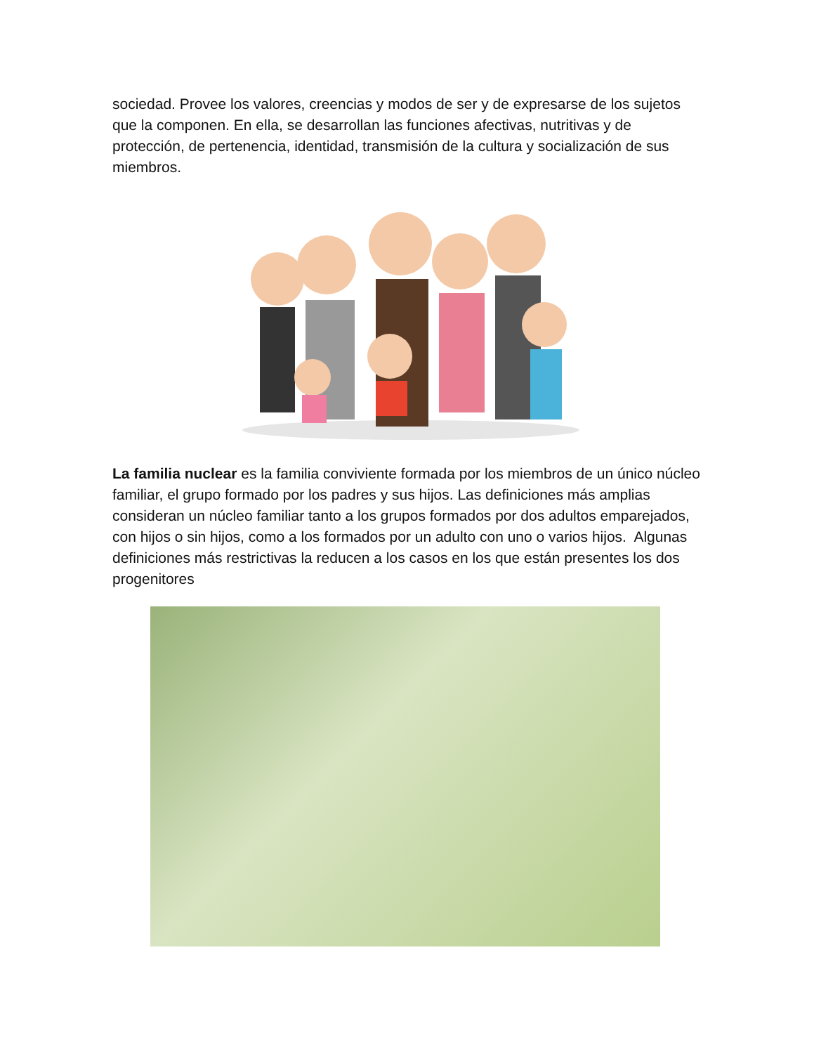sociedad. Provee los valores, creencias y modos de ser y de expresarse de los sujetos que la componen. En ella, se desarrollan las funciones afectivas, nutritivas y de protección, de pertenencia, identidad, transmisión de la cultura y socialización de sus miembros.
La familia nuclear es la familia conviviente formada por los miembros de un único núcleo familiar, el grupo formado por los padres y sus hijos. Las definiciones más amplias consideran un núcleo familiar tanto a los grupos formados por dos adultos emparejados, con hijos o sin hijos, como a los formados por un adulto con uno o varios hijos. Algunas definiciones más restrictivas la reducen a los casos en los que están presentes los dos progenitores